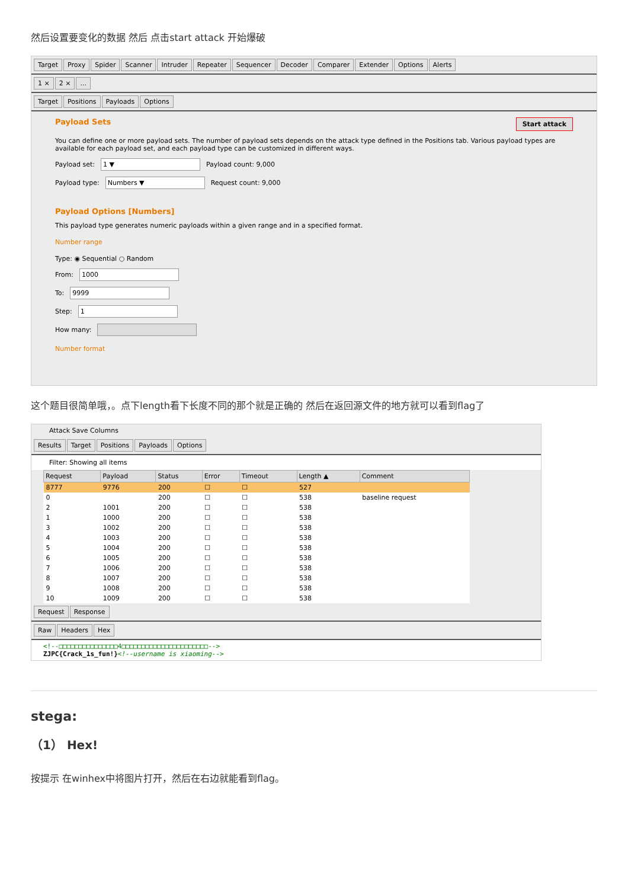然后设置要变化的数据 然后 点击start attack 开始爆破
Target Proxy Spider Scanner Intruder Repeater Sequencer Decoder Comparer Extender Options Alerts
1 × 2 ×...
Target Positions Payloads Options
Payload Sets Start attack
You can define one or more payload sets. The number of payload sets depends on the attack type defined in the Positions tab. Various payload types are available for each payload set, and each payload type can be customized in different ways.
Payload set: 1 ▼ Payload count: 9,000
Payload type: Numbers ▼ Request count: 9,000
Payload Options [Numbers]
This payload type generates numeric payloads within a given range and in a specified format.
Number range
Type: ◉ Sequential ○ Random
From: 1000
To: 9999
Step: 1
How many:
Number format
这个题目很简单哦，。点下length看下长度不同的那个就是正确的 然后在返回源文件的地方就可以看到flag了
Attack Save Columns
Results Target Positions Payloads Options
Filter: Showing all items
| Request | Payload | Status | Error | Timeout | Length ▲ | Comment |
| --- | --- | --- | --- | --- | --- | --- |
| 8777 | 9776 | 200 | ☐ | ☐ | 527 | |
| 0 | | 200 | ☐ | ☐ | 538 | baseline request |
| 2 | 1001 | 200 | ☐ | ☐ | 538 | |
| 1 | 1000 | 200 | ☐ | ☐ | 538 | |
| 3 | 1002 | 200 | ☐ | ☐ | 538 | |
| 4 | 1003 | 200 | ☐ | ☐ | 538 | |
| 5 | 1004 | 200 | ☐ | ☐ | 538 | |
| 6 | 1005 | 200 | ☐ | ☐ | 538 | |
| 7 | 1006 | 200 | ☐ | ☐ | 538 | |
| 8 | 1007 | 200 | ☐ | ☐ | 538 | |
| 9 | 1008 | 200 | ☐ | ☐ | 538 | |
| 10 | 1009 | 200 | ☐ | ☐ | 538 | |
Request Response
Raw Headers Hex
<!--□□□□□□□□□□□□□□□4□□□□□□□□□□□□□□□□□□□□□□-->
ZJPC{Crack_1s_fun!}<!--username is xiaoming-->
stega:
（1） Hex!
按提示 在winhex中将图片打开，然后在右边就能看到flag。